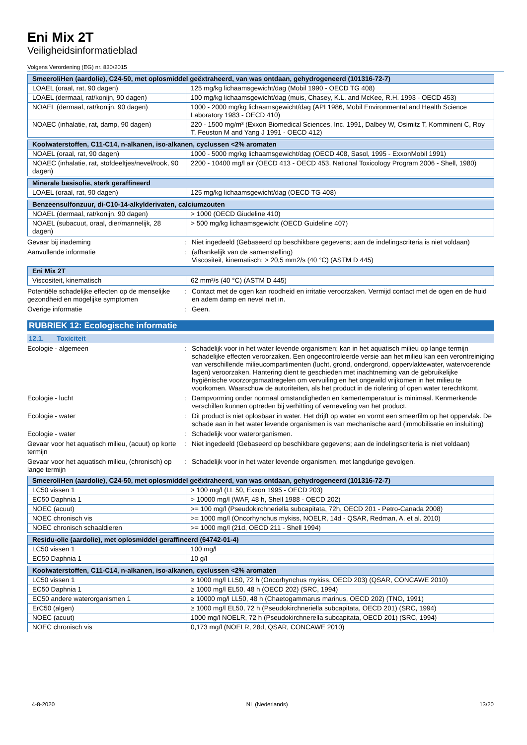Eni Mix 2T
Veiligheidsinformatieblad
Volgens Verordening (EG) nr. 830/2015
| SmeeroliHen (aardolie), C24-50, met oplosmiddel geëxtraheerd, van was ontdaan, gehydrogeneerd (101316-72-7) | |
| --- | --- |
| LOAEL (oraal, rat, 90 dagen) | 125 mg/kg lichaamsgewicht/dag (Mobil 1990 - OECD TG 408) |
| LOAEL (dermaal, rat/konijn, 90 dagen) | 100 mg/kg lichaamsgewicht/dag (muis, Chasey, K.L. and McKee, R.H. 1993 - OECD 453) |
| NOAEL (dermaal, rat/konijn, 90 dagen) | 1000 - 2000 mg/kg lichaamsgewicht/dag (API 1986, Mobil Environmental and Health Science Laboratory 1983 - OECD 410) |
| NOAEC (inhalatie, rat, damp, 90 dagen) | 220 - 1500 mg/m³ (Exxon Biomedical Sciences, Inc. 1991, Dalbey W, Osimitz T, Kommineni C, Roy T, Feuston M and Yang J 1991 - OECD 412) |
| Koolwaterstoffen, C11-C14, n-alkanen, iso-alkanen, cyclussen <2% aromaten | |
| --- | --- |
| NOAEL (oraal, rat, 90 dagen) | 1000 - 5000 mg/kg lichaamsgewicht/dag (OECD 408, Sasol, 1995 - ExxonMobil 1991) |
| NOAEC (inhalatie, rat, stofdeeltjes/nevel/rook, 90 dagen) | 2200 - 10400 mg/l air (OECD 413 - OECD 453, National Toxicology Program 2006 - Shell, 1980) |
| Minerale basisolie, sterk geraffineerd | |
| --- | --- |
| LOAEL (oraal, rat, 90 dagen) | 125 mg/kg lichaamsgewicht/dag (OECD TG 408) |
| Benzeensulfonzuur, di-C10-14-alkylderivaten, calciumzouten | |
| --- | --- |
| NOAEL (dermaal, rat/konijn, 90 dagen) | > 1000 (OECD Giudeline 410) |
| NOAEL (subacuut, oraal, dier/mannelijk, 28 dagen) | > 500 mg/kg lichaamsgewicht (OECD Guideline 407) |
Gevaar bij inademing : Niet ingedeeld (Gebaseerd op beschikbare gegevens; aan de indelingscriteria is niet voldaan)
Aanvullende informatie : (afhankelijk van de samenstelling)
Viscositeit, kinematisch: > 20,5 mm2/s (40 °C) (ASTM D 445)
| Eni Mix 2T | |
| --- | --- |
| Viscositeit, kinematisch | 62 mm²/s (40 °C) (ASTM D 445) |
Potentiële schadelijke effecten op de menselijke gezondheid en mogelijke symptomen
: Contact met de ogen kan roodheid en irritatie veroorzaken. Vermijd contact met de ogen en de huid en adem damp en nevel niet in.
Overige informatie : Geen.
RUBRIEK 12: Ecologische informatie
12.1. Toxiciteit
Ecologie - algemeen : Schadelijk voor in het water levende organismen; kan in het aquatisch milieu op lange termijn schadelijke effecten veroorzaken. Een ongecontroleerde versie aan het milieu kan een verontreiniging van verschillende milieucompartimenten (lucht, grond, ondergrond, oppervlaktewater, watervoerende lagen) veroorzaken. Hantering dient te geschieden met inachtneming van de gebruikelijke hygiënische voorzorgsmaatregelen om vervuiling en het ongewild vrijkomen in het milieu te voorkomen. Waarschuw de autoriteiten, als het product in de riolering of open water terechtkomt.
Ecologie - lucht : Dampvorming onder normaal omstandigheden en kamertemperatuur is minimaal. Kenmerkende verschillen kunnen optreden bij verhitting of verneveling van het product.
Ecologie - water : Dit product is niet oplosbaar in water. Het drijft op water en vormt een smeerfilm op het oppervlak. De schade aan in het water levende organismen is van mechanische aard (immobilisatie en insluiting)
Ecologie - water : Schadelijk voor waterorganismen.
Gevaar voor het aquatisch milieu, (acuut) op korte termijn
: Niet ingedeeld (Gebaseerd op beschikbare gegevens; aan de indelingscriteria is niet voldaan)
Gevaar voor het aquatisch milieu, (chronisch) op lange termijn
: Schadelijk voor in het water levende organismen, met langdurige gevolgen.
| SmeeroliHen (aardolie), C24-50, met oplosmiddel geëxtraheerd, van was ontdaan, gehydrogeneerd (101316-72-7) | |
| --- | --- |
| LC50 vissen 1 | > 100 mg/l (LL 50, Exxon 1995 - OECD 203) |
| EC50 Daphnia 1 | > 10000 mg/l (WAF, 48 h, Shell 1988 - OECD 202) |
| NOEC (acuut) | >= 100 mg/l (Pseudokirchneriella subcapitata, 72h, OECD 201 - Petro-Canada 2008) |
| NOEC chronisch vis | >= 1000 mg/l (Oncorhynchus mykiss, NOELR, 14d - QSAR, Redman, A. et al. 2010) |
| NOEC chronisch schaaldieren | >= 1000 mg/l (21d, OECD 211 - Shell 1994) |
| Residu-olie (aardolie), met oplosmiddel geraffineerd (64742-01-4) | |
| --- | --- |
| LC50 vissen 1 | 100 mg/l |
| EC50 Daphnia 1 | 10 g/l |
| Koolwaterstoffen, C11-C14, n-alkanen, iso-alkanen, cyclussen <2% aromaten | |
| --- | --- |
| LC50 vissen 1 | ≥ 1000 mg/l LL50, 72 h (Oncorhynchus mykiss, OECD 203) (QSAR, CONCAWE 2010) |
| EC50 Daphnia 1 | ≥ 1000 mg/l EL50, 48 h (OECD 202) (SRC, 1994) |
| EC50 andere waterorganismen 1 | ≥ 10000 mg/l LL50, 48 h (Chaetogammarus marinus, OECD 202) (TNO, 1991) |
| ErC50 (algen) | ≥ 1000 mg/l EL50, 72 h (Pseudokirchneriella subcapitata, OECD 201) (SRC, 1994) |
| NOEC (acuut) | 1000 mg/l NOELR, 72 h (Pseudokirchnerella subcapitata, OECD 201) (SRC, 1994) |
| NOEC chronisch vis | 0,173 mg/l (NOELR, 28d, QSAR, CONCAWE 2010) |
4-8-2020 NL (Nederlands) 13/20